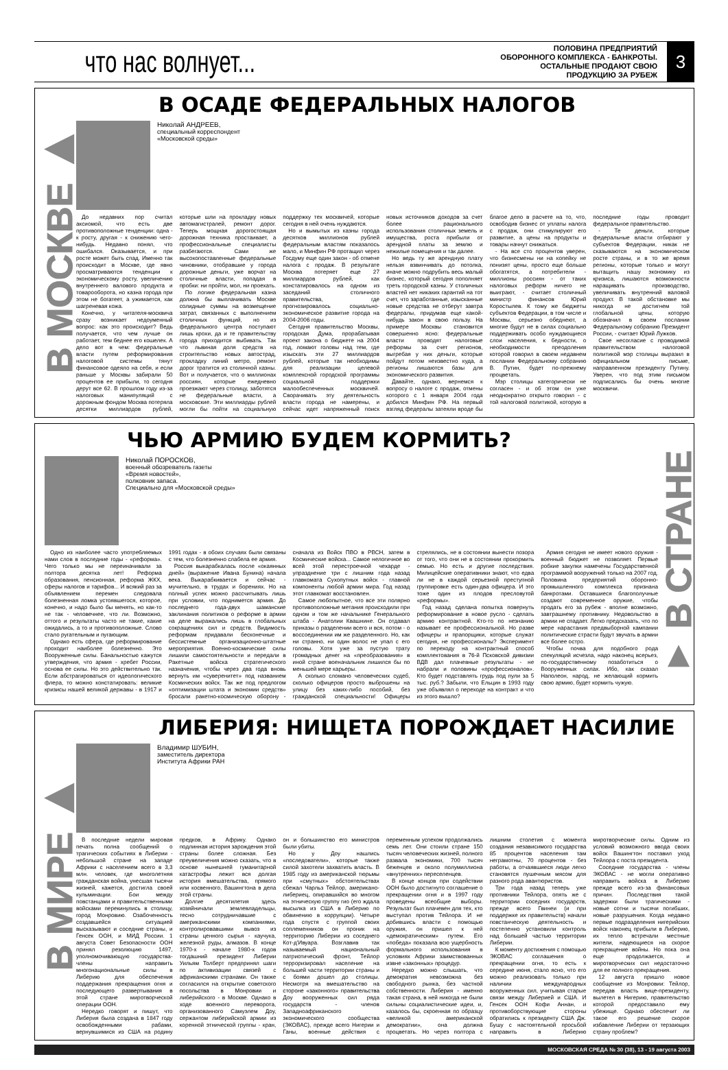что нас волнует...
ПОЛОВИНА ПРЕДПРИЯТИЙ
ОБОРОННОГО КОМПЛЕКСА - БАНКРОТЫ.
ОСТАЛЬНЫЕ ПРОДАЮТ СВОЮ
ПРОДУКЦИЮ ЗА РУБЕЖ
3
В МОСКВЕ ▶
В ОСАДЕ ФЕДЕРАЛЬНЫХ НАЛОГОВ
Николай АНДРЕЕВ,
специальный корреспондент
«Московской среды»
До недавних пор считал аксиомой, что есть две противоположные тенденции: одна - к росту, другая - к снижению чего-нибудь. Недавно понял, что ошибался. Оказывается, и при росте может быть спад. Именно так происходит в Москве, где явно просматриваются тенденции к экономическому росту, увеличению внутреннего валового продукта и товарооборота, но казна города при этом не богатеет, а ужимается, как шагреневая кожа.
Конечно, у читателя-москвича сразу возникает недоуменный вопрос: как это происходит? Ведь получается, что чем лучше он работает, тем беднее его кошелек. А дело вот в чем: федеральные власти путем реформирования налоговой системы тянут финансовое одеяло на себя, и если раньше у Москвы забирали 50 процентов ее прибыли, то сегодня дерут все 62. В прошлом году из-за налоговых манипуляций с дорожным фондом Москва потеряла десятки миллиардов рублей, которые шли на прокладку новых автомагистралей, ремонт дорог. Теперь мощная дорогостоящая дорожная техника простаивает, а профессиональные специалисты разбегаются. Сами же высокопоставленные федеральные чиновники, отобравшие у города дорожные деньги, уже ворчат на столичные власти, попадая в пробки: ни пройти, мол, ни проехать.
По логике федеральная казна должна бы выплачивать Москве солидные суммы на возмещение затрат, связанных с выполнением столичных функций, но из федерального центра поступают лишь крохи, да и те правительству города приходится выбивать. Так что львиная доля средств на строительство новых автострад, прокладку линий метро, ремонт дорог тратится из столичной казны. Вот и получается, что о миллионах россиян, которые ежедневно проезжают через столицу, заботятся не федеральные власти, а московские. Эти миллиарды рублей могли бы пойти на социальную поддержку тех москвичей, которые сегодня в ней очень нуждаются.
Но и вымытых из казны города десятков миллионов рублей федеральным властям показалось мало, и Минфин РФ протащил через Госдуму еще один закон - об отмене налога с продаж. В результате Москва потеряет еще 27 миллиардов рублей, как констатировалось на одном из заседаний столичного правительства, где прогнозировалось социально-экономическое развитие города на 2004-2006 годы.
Сегодня правительство Москвы, городская Дума, прорабатывая проект закона о бюджете на 2004 год, ломают головы над тем, где изыскать эти 27 миллиардов рублей, которые так необходимы для реализации целевой комплексной городской программы социальной поддержки малообеспеченных москвичей. Сворачивать эту деятельность власти города не намерены, и сейчас идет напряженный поиск новых источников доходов за счет более рационального использования столичных земель и имущества, роста прибыли от арендной платы за землю и нежилые помещения и так далее.
Но ведь ту же арендную плату нельзя взвинчивать до потолка, иначе можно подрубить весь малый бизнес, который сегодня пополняет треть городской казны. У столичных властей нет никаких гарантий на тот счет, что заработанные, изысканные новые средства не отберут завтра федералы, придумав еще какой-нибудь закон в свою пользу. На примере Москвы становится совершенно ясно: федеральные власти проводят налоговые реформы за счет регионов, выгребая у них деньги, которые пойдут потом неизвестно куда, а регионы лишаются базы для экономического развития.
Давайте, однако, вернемся к вопросу о налоге с продаж, отмены которого с 1 января 2004 года добился Минфин РФ. На первый взгляд федералы затеяли вроде бы благое дело в расчете на то, что, освободив бизнес от уплаты налога с продаж, они стимулируют его развитие, а цены на продукты и товары начнут снижаться.
- На все сто процентов уверен, что бизнесмены ни на копейку не понизят цены, просто еще больше обогатятся, а потребители - миллионы россиян - от таких налоговых реформ ничего не выиграют, - считает столичный министр финансов Юрий Коростылев. К тому же бюджеты субъектов Федерации, в том числе и Москвы, серьезно обеднеют, а многие будут не в силах социально поддерживать особо нуждающиеся слои населения, к бедности, о необходимости преодоления которой говорил в своем недавнем послании Федеральному собранию В. Путин, будет по-прежнему процветать.
Мэр столицы категорически не согласен - и об этом он уже неоднократно открыто говорил - с той налоговой политикой, которую в последние годы проводит федеральное правительство.
- Те деньги, которые федеральные власти отбирают у субъектов Федерации, никак не сказываются на экономическом росте страны, и в то же время регионы, которые только и могут вытащить нашу экономику из кризиса, лишаются возможности наращивать производство, увеличивать внутренний валовой продукт. В такой обстановке мы никогда не достигнем той глобальной цены, которую обозначил в своем послании Федеральному собранию Президент России, - считает Юрий Лужков.
Свое несогласие с проводимой правительством налоговой политикой мэр столицы выразил в официальном письме, направленном президенту Путину. Уверен, что под этим письмом подписались бы очень многие москвичи.
ЧЬЮ АРМИЮ БУДЕМ КОРМИТЬ?
Николай ПОРОСКОВ,
военный обозреватель газеты
«Время новостей»,
полковник запаса.
Специально для «Московской среды»
Одно из наиболее часто употребляемых нами слов в последние годы - «реформа». Чего только мы не переиначивали за полтора десятка лет! Реформа образования, пенсионная, реформа ЖКХ, сферы налогов и тарифов... И всякий раз за объявлением перемен следовала болезненная ломка устоявшегося, которое, конечно, и надо было бы менять, но как-то не так - человечнее, что ли. Возможно, оттого и результаты часто не такие, какие ожидались, а то и противоположные. Слово стало ругательным и пугающим.
Однако есть сфера, где реформирование проходит наиболее болезненно. Это Вооруженные силы. Банальностью кажутся утверждения, что армия - хребет России, основа ее силы. Но это действительно так. Если абстрагироваться от идеологического флера, то можно констатировать: великие кризисы нашей великой державы - в 1917 и 1991 годах - в обоих случаях были связаны с тем, что болезненно слабела ее армия.
Россия выкарабкалась после «окаянных дней» (выражение Ивана Бунина) начала века. Выкарабкивается и сейчас - мучительно, в трудах и борениях. Но на полный успех можно рассчитывать лишь при условии, что поднимется армия. До последнего года-двух шаманские заклинания политиков о реформе в армии на деле выражались лишь в глобальных сокращениях сил и средств. Видимость реформам придавали бесконечные и бессистемные организационно-штатные мероприятия. Военно-космические силы лишили самостоятельности и передали в Ракетные войска стратегического назначения, чтобы через два года вновь вернуть им «суверенитет» под названием Космических войск. Так же под предлогом «оптимизации штата и экономии средств» бросали ракетно-космическую оборону - сначала из Войск ПВО в РВСН, затем в Космические войска... Самое нелогичное во всей этой перестроечной чехарде - упразднение три с лишним года назад главкомата Сухопутных войск - главной компоненты любой армии мира. Год назад этот главкомат восстановлен.
Самое любопытное, что все эти полярно противоположные метания происходили при одном и том же начальнике Генерального штаба - Анатолии Квашнине. Он отдавал приказы о разделении всего и вся, потом - о воссоединении им же разделенного. Но, как ни странно, ни один волос не упал с его головы. Хотя уже за пустую трату громадных денег на «преобразования» в иной стране военачальник лишился бы по меньшей мере карьеры.
А сколько сломано человеческих судеб, сколько офицеров просто выброшены на улицу без каких-либо пособий, без гражданской специальности! Офицеры стрелялись, не в состоянии вынести позора от того, что они не в состоянии прокормить семью. Но есть и другие последствия. Милицейские оперативники знают, что едва ли не в каждой серьезной преступной группировке есть один-два офицера. И это тоже один из плодов пресловутой «реформы».
Год назад сделана попытка повернуть реформирование в новое русло - сделать армию контрактной. Кто-то по незнанию называет ее профессиональной. Но разве офицеры и прапорщики, которые служат сегодня, не профессионалы? Эксперимент по переходу на контрактный способ комплектования в 76-й Псковской дивизии ВДВ дал плачевные результаты - не набрали и половины «профессионалов». Кто будет подставлять грудь под пули за 5 тыс. руб.? Забыли, что Ельцин в 1993 году уже объявлял о переходе на контракт и что из этого вышло?
Армия сегодня не имеет нового оружия - военный бюджет не позволяет. Первые робкие закупки намечены Государственной программой вооружений только на 2007 год. Половина предприятий оборонно-промышленного комплекса признана банкротами. Оставшиеся благополучные создают современное оружие, чтобы продать его за рубеж - вполне возможно, завтрашнему противнику. Недовольство в армии не спадает. Легко предсказать, что по мере нарастания предвыборной кампании политические страсти будут звучать в армии все более остро.
Чтобы почва для подобного рода спекуляций исчезла, надо наконец всерьез, по-государственному позаботиться о Вооруженных силах. Ибо, как сказал Наполеон, народ, не желающий кормить свою армию, будет кормить чужую.
▼ В СТРАНЕ
В МИРЕ ▶
ЛИБЕРИЯ: НИЩЕТА ПОРОЖДАЕТ НАСИЛИЕ
Владимир ШУБИН,
заместитель директора
Института Африки РАН
В последние недели мировая печать полна сообщений о трагических событиях в Либерии - небольшой стране на западе Африки с населением всего в 3,3 млн. человек, где многолетняя гражданская война, унесшая тысячи жизней, кажется, достигла своей кульминации. Бои между повстанцами и правительственными войсками перекинулись в столицу, город Монровию. Озабоченность создавшейся ситуацией высказывают и соседние страны, и Генсек ООН, и МИД России. 1 августа Совет Безопасности ООН принял резолюцию 1497, уполномочивающую государства-члены направить многонациональные силы в Либерию для обеспечения поддержания прекращения огня и последующего развертывания в этой стране миротворческой операции ООН.
Нередко говорят и пишут, что Либерия была создана в 1847 году освобожденными рабами, вернувшимися из США на родину предков, в Африку. Однако подлинная история зарождения этой страны более сложная. Без преувеличения можно сказать, что в основе нынешней гуманитарной катастрофы лежит вся долгая история вмешательства, прямого или косвенного, Вашингтона в дела этой страны.
Долгие десятилетия здесь хозяйничали землевладельцы, тесно сотрудничавшие с американскими компаниями, контролировавшими вывоз из страны ценного сырья - каучука, железной руды, алмазов. В конце 1970-х - начале 1980-х годов тогдашний президент Либерии Уильям Толберт предпринял шаги по активизации связей с африканскими странами. Он также согласился на открытие советского посольства в Монровии и либерийского - в Москве. Однако в ходе военного переворота, организованного Самуэлем Доу, сержантом либерийской армии из коренной этнической группы - кран, он и большинство его министров были убиты.
Но у Доу нашлись «последователи», которые также силой захотели захватить власть. В 1985 году из американской тюрьмы при «смутных» обстоятельствах сбежал Чарльз Тейлор, американо-либериец, опиравшийся во многом на этническую группу гио (его ждала высылка из США в Либерию по обвинению в коррупции). Четыре года спустя с группой своих соплеменников он проник на территорию Либерии из соседнего Кот-д'Ивуара. Возглавив так называемый национальный патриотический фронт, Тейлор терроризировал население на большей части территории страны и с боями дошел до столицы. Несмотря на вмешательство на стороне «законного» правительства Доу вооруженных сил ряда государств - членов Западноафриканского экономического сообщества (ЭКОВАС), прежде всего Нигерии и Ганы, военные действия с переменным успехом продолжались семь лет. Они стоили стране 150 тысяч человеческих жизней, полного развала экономики, 700 тысяч беженцев и около полумиллиона «внутренних» переселенцев.
В конце концов при содействии ООН было достигнуто соглашение о прекращении огня и в 1997 году проведены всеобщие выборы. Результат был плачевен для тех, кто выступал против Тейлора. И не добившись власти с помощью оружия, он пришел к ней «демократическим» путем. Его «победа» показала всю ущербность формального использования в условиях Африки заимствованных извне «законных» процедур.
Нередко можно слышать, что демократия невозможна без свободного рынка, без частной собственности. Либерия - именно такая страна, в ней никогда не были сильны социалистические идеи, и, казалось бы, скроенная по образцу «великой американской демократии», она должна процветать. Но через полтора с лишним столетия с момента создания независимого государства 85 процентов населения там неграмотны, 70 процентов - без работы, а отчаявшиеся люди легко становятся пушечным мясом для разного рода авантюристов.
Три года назад теперь уже противники Тейлора, опять же с территории соседних государств, прежде всего Гвинеи (и при поддержке их правительств) начали повстанческую деятельность и постепенно установили контроль над большей частью территории Либерии.
К моменту достижения с помощью ЭКОВАС соглашения о прекращении огня, то есть к середине июня, стало ясно, что его можно реализовать только при наличии международных вооруженных сил, учитывая старые связи между Либерией и США. И Генсек ООН Кофи Аннан, и противоборствующие стороны обратились к президенту США Дж. Бушу с настоятельной просьбой направить в Либерию миротворческие силы. Одним из условий возможного ввода своих войск Вашингтон поставил уход Тейлора с поста президента.
Соседние государства - члены ЭКОВАС - не могли оперативно направить войска в Либерию прежде всего из-за финансовых причин. Последствия такой задержки были трагическими - новые сотни и тысячи погибших, новые разрушения. Когда недавно первые подразделения нигерийских войск наконец прибыли в Либерию, их тепло встречали местные жители, надеющиеся на скорое прекращение войны. Но пока она еще продолжается, и миротворческих сил недостаточно для ее полного прекращения.
12 августа пришло новое сообщение из Монровии: Тейлор, передав власть вице-президенту, вылетел в Нигерию, правительство которой предоставило ему убежище. Однако обеспечит ли такое его решение скорое избавление Либерии от терзающих страну проблем?
МОСКОВСКАЯ СРЕДА № 30 (38), 13 - 19 августа 2003